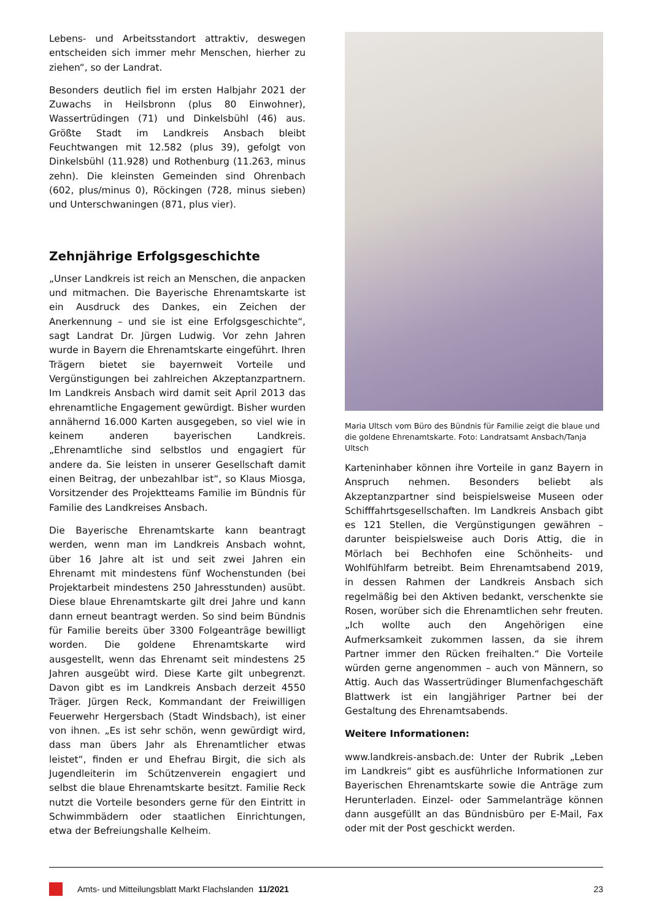Lebens- und Arbeitsstandort attraktiv, deswegen entscheiden sich immer mehr Menschen, hierher zu ziehen“, so der Landrat.
Besonders deutlich fiel im ersten Halbjahr 2021 der Zuwachs in Heilsbronn (plus 80 Einwohner), Wassertrüdingen (71) und Dinkelsbühl (46) aus. Größte Stadt im Landkreis Ansbach bleibt Feuchtwangen mit 12.582 (plus 39), gefolgt von Dinkelsbühl (11.928) und Rothenburg (11.263, minus zehn). Die kleinsten Gemeinden sind Ohrenbach (602, plus/minus 0), Röckingen (728, minus sieben) und Unterschwaningen (871, plus vier).
Zehnjährige Erfolgsgeschichte
„Unser Landkreis ist reich an Menschen, die anpacken und mitmachen. Die Bayerische Ehrenamtskarte ist ein Ausdruck des Dankes, ein Zeichen der Anerkennung – und sie ist eine Erfolgsgeschichte“, sagt Landrat Dr. Jürgen Ludwig. Vor zehn Jahren wurde in Bayern die Ehrenamtskarte eingeführt. Ihren Trägern bietet sie bayernweit Vorteile und Vergünstigungen bei zahlreichen Akzeptanzpartnern. Im Landkreis Ansbach wird damit seit April 2013 das ehrenamtliche Engagement gewürdigt. Bisher wurden annähernd 16.000 Karten ausgegeben, so viel wie in keinem anderen bayerischen Landkreis. „Ehrenamtliche sind selbstlos und engagiert für andere da. Sie leisten in unserer Gesellschaft damit einen Beitrag, der unbezahlbar ist“, so Klaus Miosga, Vorsitzender des Projektteams Familie im Bündnis für Familie des Landkreises Ansbach.
Die Bayerische Ehrenamtskarte kann beantragt werden, wenn man im Landkreis Ansbach wohnt, über 16 Jahre alt ist und seit zwei Jahren ein Ehrenamt mit mindestens fünf Wochenstunden (bei Projektarbeit mindestens 250 Jahresstunden) ausübt. Diese blaue Ehrenamtskarte gilt drei Jahre und kann dann erneut beantragt werden. So sind beim Bündnis für Familie bereits über 3300 Folgeanträge bewilligt worden. Die goldene Ehrenamtskarte wird ausgestellt, wenn das Ehrenamt seit mindestens 25 Jahren ausgeübt wird. Diese Karte gilt unbegrenzt. Davon gibt es im Landkreis Ansbach derzeit 4550 Träger. Jürgen Reck, Kommandant der Freiwilligen Feuerwehr Hergersbach (Stadt Windsbach), ist einer von ihnen. „Es ist sehr schön, wenn gewürdigt wird, dass man übers Jahr als Ehrenamtlicher etwas leistet“, finden er und Ehefrau Birgit, die sich als Jugendleiterin im Schützenverein engagiert und selbst die blaue Ehrenamtskarte besitzt. Familie Reck nutzt die Vorteile besonders gerne für den Eintritt in Schwimmbädern oder staatlichen Einrichtungen, etwa der Befreiungshalle Kelheim.
Maria Ultsch vom Büro des Bündnis für Familie zeigt die blaue und die goldene Ehrenamtskarte. Foto: Landratsamt Ansbach/Tanja Ultsch
Karteninhaber können ihre Vorteile in ganz Bayern in Anspruch nehmen. Besonders beliebt als Akzeptanzpartner sind beispielsweise Museen oder Schifffahrtsgesellschaften. Im Landkreis Ansbach gibt es 121 Stellen, die Vergünstigungen gewähren – darunter beispielsweise auch Doris Attig, die in Mörlach bei Bechhofen eine Schönheits- und Wohlfühlfarm betreibt. Beim Ehrenamtsabend 2019, in dessen Rahmen der Landkreis Ansbach sich regelmäßig bei den Aktiven bedankt, verschenkte sie Rosen, worüber sich die Ehrenamtlichen sehr freuten. „Ich wollte auch den Angehörigen eine Aufmerksamkeit zukommen lassen, da sie ihrem Partner immer den Rücken freihalten.“ Die Vorteile würden gerne angenommen – auch von Männern, so Attig. Auch das Wassertrüdinger Blumenfachgeschäft Blattwerk ist ein langjähriger Partner bei der Gestaltung des Ehrenamtsabends.
Weitere Informationen:
www.landkreis-ansbach.de: Unter der Rubrik „Leben im Landkreis“ gibt es ausführliche Informationen zur Bayerischen Ehrenamtskarte sowie die Anträge zum Herunterladen. Einzel- oder Sammelanträge können dann ausgefüllt an das Bündnisbüro per E-Mail, Fax oder mit der Post geschickt werden.
Amts- und Mitteilungsblatt Markt Flachslanden 11/2021 23